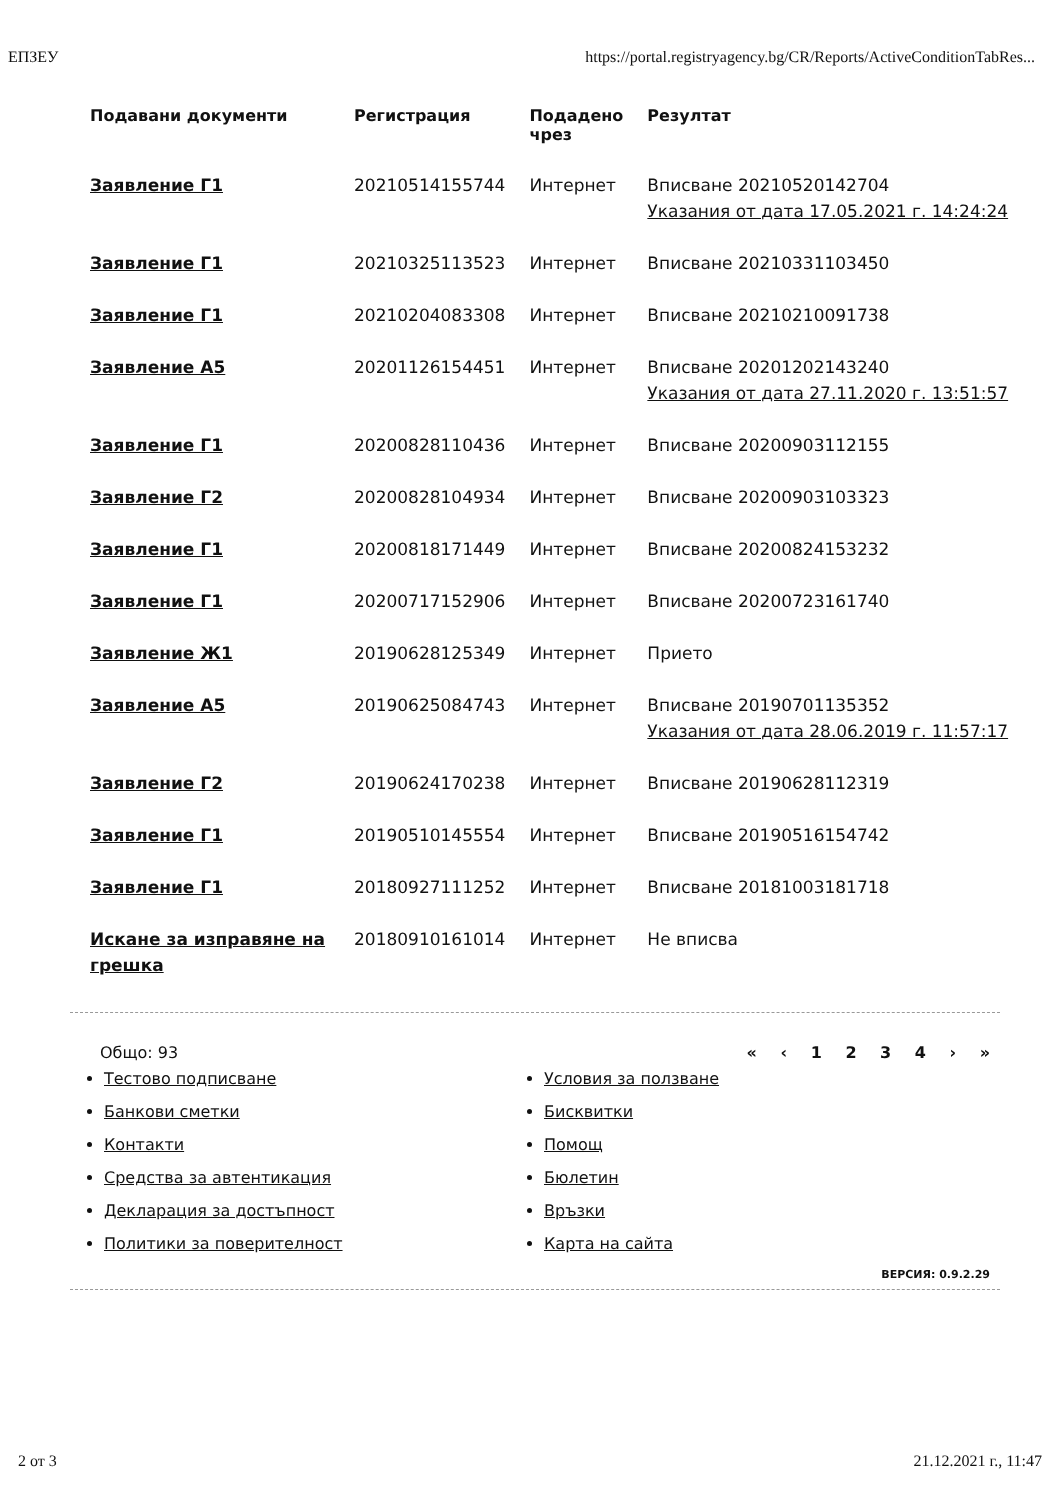ЕПЗЕУ https://portal.registryagency.bg/CR/Reports/ActiveConditionTabRes...
| Подавани документи | Регистрация | Подадено чрез | Резултат |
| --- | --- | --- | --- |
| Заявление Г1 | 20210514155744 | Интернет | Вписване 20210520142704 Указания от дата 17.05.2021 г. 14:24:24 |
| Заявление Г1 | 20210325113523 | Интернет | Вписване 20210331103450 |
| Заявление Г1 | 20210204083308 | Интернет | Вписване 20210210091738 |
| Заявление А5 | 20201126154451 | Интернет | Вписване 20201202143240 Указания от дата 27.11.2020 г. 13:51:57 |
| Заявление Г1 | 20200828110436 | Интернет | Вписване 20200903112155 |
| Заявление Г2 | 20200828104934 | Интернет | Вписване 20200903103323 |
| Заявление Г1 | 20200818171449 | Интернет | Вписване 20200824153232 |
| Заявление Г1 | 20200717152906 | Интернет | Вписване 20200723161740 |
| Заявление Ж1 | 20190628125349 | Интернет | Прието |
| Заявление А5 | 20190625084743 | Интернет | Вписване 20190701135352 Указания от дата 28.06.2019 г. 11:57:17 |
| Заявление Г2 | 20190624170238 | Интернет | Вписване 20190628112319 |
| Заявление Г1 | 20190510145554 | Интернет | Вписване 20190516154742 |
| Заявление Г1 | 20180927111252 | Интернет | Вписване 20181003181718 |
| Искане за изправяне на грешка | 20180910161014 | Интернет | Не вписва |
Общо: 93
Тестово подписване
Банкови сметки
Контакти
Средства за автентикация
Декларация за достъпност
Политики за поверителност
« ‹ 1 2 3 4 › »
Условия за ползване
Бисквитки
Помощ
Бюлетин
Връзки
Карта на сайта
ВЕРСИЯ: 0.9.2.29
2 от 3 21.12.2021 г., 11:47